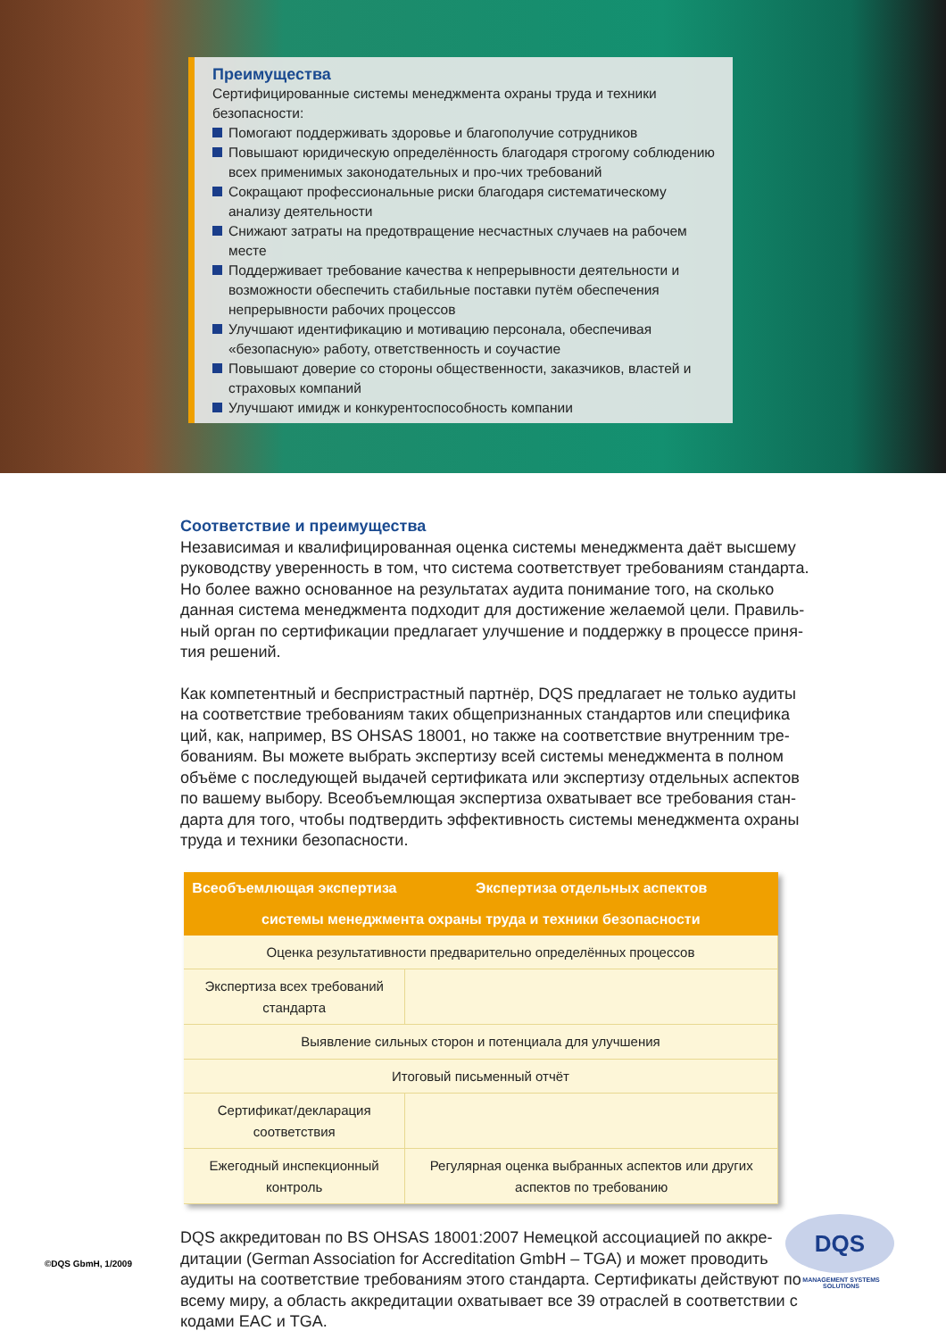Преимущества
Сертифицированные системы менеджмента охраны труда и техники безопасности:
Помогают поддерживать здоровье и благополучие сотрудников
Повышают юридическую определённость благодаря строгому соблюдению всех применимых законодательных и про-чих требований
Сокращают профессиональные риски благодаря систематическому анализу деятельности
Снижают затраты на предотвращение несчастных случаев на рабочем месте
Поддерживает требование качества к непрерывности деятельности и возможности обеспечить стабильные поставки путём обеспечения непрерывности рабочих процессов
Улучшают идентификацию и мотивацию персонала, обеспечивая «безопасную» работу, ответственность и соучастие
Повышают доверие со стороны общественности, заказчиков, властей и страховых компаний
Улучшают имидж и конкурентоспособность компании
Соответствие и преимущества
Независимая и квалифицированная оценка системы менеджмента даёт высшему руководству уверенность в том, что система соответствует требованиям стандарта. Но более важно основанное на результатах аудита понимание того, на сколько данная система менеджмента подходит для достижение желаемой цели. Правиль-ный орган по сертификации предлагает улучшение и поддержку в процессе приня-тия решений.
Как компетентный и беспристрастный партнёр, DQS предлагает не только аудиты на соответствие требованиям таких общепризнанных стандартов или специфика ций, как, например, BS OHSAS 18001, но также на соответствие внутренним тре-бованиям. Вы можете выбрать экспертизу всей системы менеджмента в полном объёме с последующей выдачей сертификата или экспертизу отдельных аспектов по вашему выбору. Всеобъемлющая экспертиза охватывает все требования стан-дарта для того, чтобы подтвердить эффективность системы менеджмента охраны труда и техники безопасности.
| Всеобъемлющая экспертиза | Экспертиза отдельных аспектов |
| --- | --- |
| системы менеджмента охраны труда и техники безопасности | |
| Оценка результативности предварительно определённых процессов | |
| Экспертиза всех требований стандарта | |
| Выявление сильных сторон и потенциала для улучшения | |
| Итоговый письменный отчёт | |
| Сертификат/декларация соответствия | |
| Ежегодный инспекционный контроль | Регулярная оценка выбранных аспектов или других аспектов по требованию |
DQS аккредитован по BS OHSAS 18001:2007 Немецкой ассоциацией по аккре-дитации (German Association for Accreditation GmbH – TGA) и может проводить аудиты на соответствие требованиям этого стандарта. Сертификаты действуют по всему миру, а область аккредитации охватывает все 39 отраслей в соответствии с кодами EAC и TGA.
©DQS GbmH, 1/2009
DQS
MANAGEMENT SYSTEMS SOLUTIONS